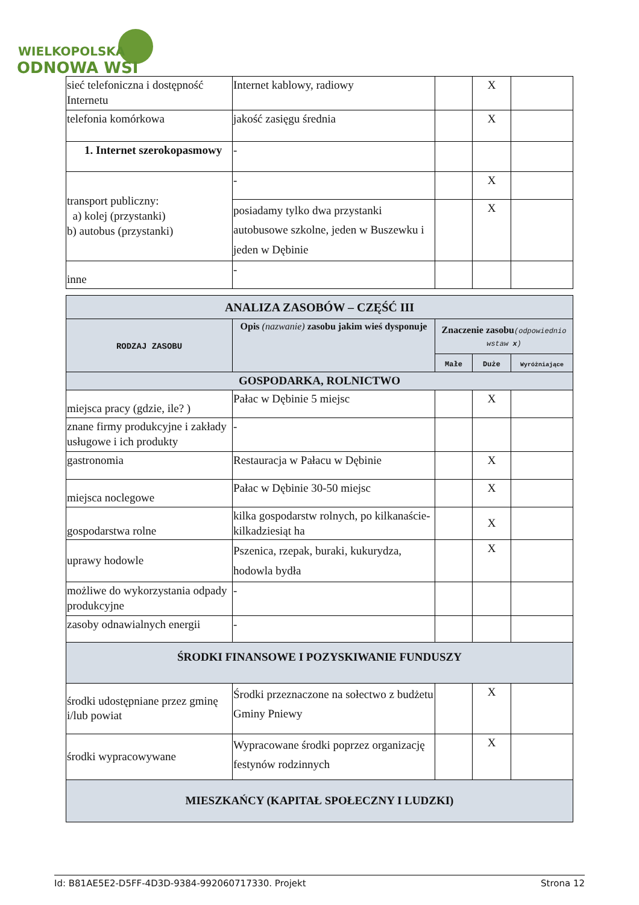WIELKOPOLSKA
ODNOWA WSI
| sieć telefoniczna i dostępność Internetu | Internet kablowy, radiowy | | X | |
| telefonia komórkowa | jakość zasięgu średnia | | X | |
| 1. Internet szerokopasmowy | - | | | |
| transport publiczny: a) kolej (przystanki) b) autobus (przystanki) | - | | X | |
| | posiadamy tylko dwa przystanki autobusowe szkolne, jeden w Buszewku i jeden w Dębinie | | X | |
| inne | - | | | |
| ANALIZA ZASOBÓW – CZĘŚĆ III | | | | |
| RODZAJ ZASOBU | Opis (nazwanie) zasobu jakim wieś dysponuje | Znaczenie zasobu (odpowiednio wstaw x ) | | |
| | | Małe | Duże | Wyróżniające |
| GOSPODARKA, ROLNICTWO | | | | |
| miejsca pracy (gdzie, ile? ) | Pałac w Dębinie 5 miejsc | | X | |
| znane firmy produkcyjne i zakłady usługowe i ich produkty | - | | | |
| gastronomia | Restauracja w Pałacu w Dębinie | | X | |
| miejsca noclegowe | Pałac w Dębinie 30-50 miejsc | | X | |
| gospodarstwa rolne | kilka gospodarstw rolnych, po kilkanaście-kilkadziesiąt ha | | X | |
| uprawy hodowle | Pszenica, rzepak, buraki, kukurydza, hodowla bydła | | X | |
| możliwe do wykorzystania odpady produkcyjne | - | | | |
| zasoby odnawialnych energii | - | | | |
| ŚRODKI FINANSOWE I POZYSKIWANIE FUNDUSZY | | | | |
| środki udostępniane przez gminę i/lub powiat | Środki przeznaczone na sołectwo z budżetu Gminy Pniewy | | X | |
| środki wypracowywane | Wypracowane środki poprzez organizację festynów rodzinnych | | X | |
| MIESZKAŃCY (KAPITAŁ SPOŁECZNY I LUDZKI) | | | | |
Id: B81AE5E2-D5FF-4D3D-9384-992060717330. Projekt Strona 12